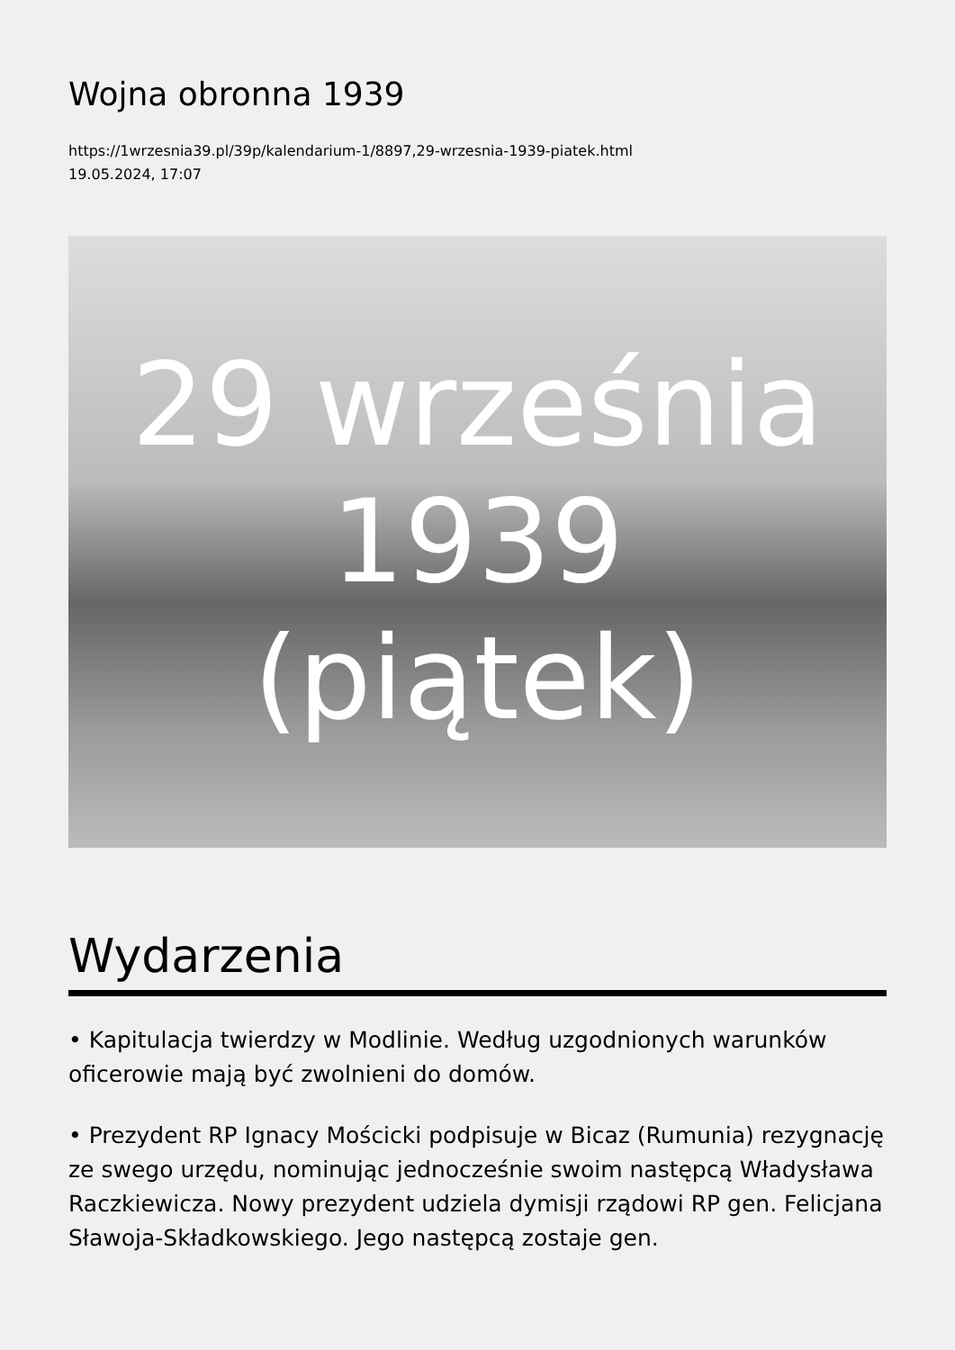Wojna obronna 1939
https://1wrzesnia39.pl/39p/kalendarium-1/8897,29-wrzesnia-1939-piatek.html
19.05.2024, 17:07
29 września
1939
(piątek)
Wydarzenia
• Kapitulacja twierdzy w Modlinie. Według uzgodnionych warunków oficerowie mają być zwolnieni do domów.
• Prezydent RP Ignacy Mościcki podpisuje w Bicaz (Rumunia) rezygnację ze swego urzędu, nominując jednocześnie swoim następcą Władysława Raczkiewicza. Nowy prezydent udziela dymisji rządowi RP gen. Felicjana Sławoja-Składkowskiego. Jego następcą zostaje gen.